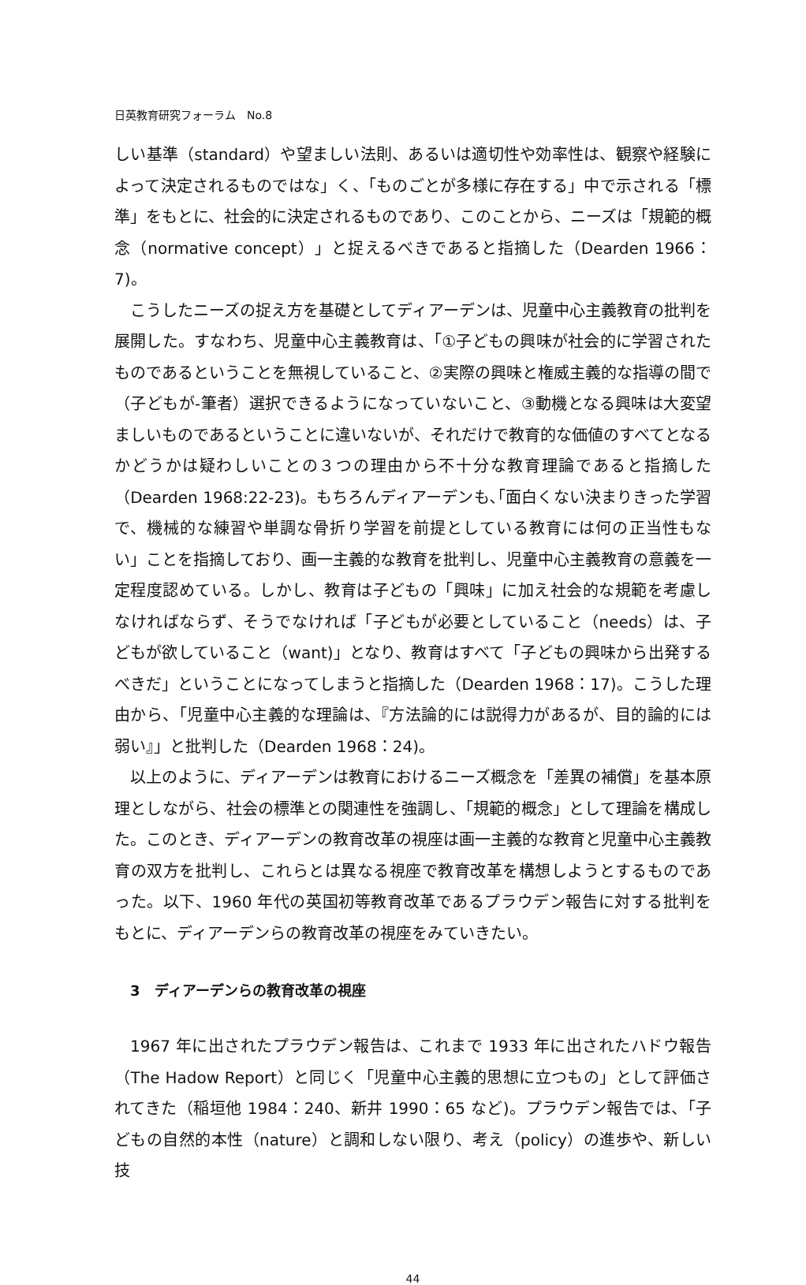日英教育研究フォーラム　No.8
しい基準（standard）や望ましい法則、あるいは適切性や効率性は、観察や経験によって決定されるものではな」く、「ものごとが多様に存在する」中で示される「標準」をもとに、社会的に決定されるものであり、このことから、ニーズは「規範的概念（normative concept）」と捉えるべきであると指摘した（Dearden 1966：7)。
こうしたニーズの捉え方を基礎としてディアーデンは、児童中心主義教育の批判を展開した。すなわち、児童中心主義教育は、「①子どもの興味が社会的に学習されたものであるということを無視していること、②実際の興味と権威主義的な指導の間で（子どもが‐筆者）選択できるようになっていないこと、③動機となる興味は大変望ましいものであるということに違いないが、それだけで教育的な価値のすべてとなるかどうかは疑わしいことの３つの理由から不十分な教育理論であると指摘した（Dearden 1968:22-23)。もちろんディアーデンも､｢面白くない決まりきった学習で、機械的な練習や単調な骨折り学習を前提としている教育には何の正当性もない」ことを指摘しており、画一主義的な教育を批判し、児童中心主義教育の意義を一定程度認めている。しかし、教育は子どもの「興味」に加え社会的な規範を考慮しなければならず、そうでなければ「子どもが必要としていること（needs）は、子どもが欲していること（want)」となり、教育はすべて「子どもの興味から出発するべきだ」ということになってしまうと指摘した（Dearden 1968：17)。こうした理由から、「児童中心主義的な理論は、『方法論的には説得力があるが、目的論的には弱い』」と批判した（Dearden 1968：24)。
以上のように、ディアーデンは教育におけるニーズ概念を「差異の補償」を基本原理としながら、社会の標準との関連性を強調し、「規範的概念」として理論を構成した。このとき、ディアーデンの教育改革の視座は画一主義的な教育と児童中心主義教育の双方を批判し、これらとは異なる視座で教育改革を構想しようとするものであった。以下、1960 年代の英国初等教育改革であるプラウデン報告に対する批判をもとに、ディアーデンらの教育改革の視座をみていきたい。
3　ディアーデンらの教育改革の視座
1967 年に出されたプラウデン報告は、これまで 1933 年に出されたハドウ報告（The Hadow Report）と同じく「児童中心主義的思想に立つもの」として評価されてきた（稲垣他 1984：240、新井 1990：65 など)。プラウデン報告では、「子どもの自然的本性（nature）と調和しない限り、考え（policy）の進歩や、新しい技
44